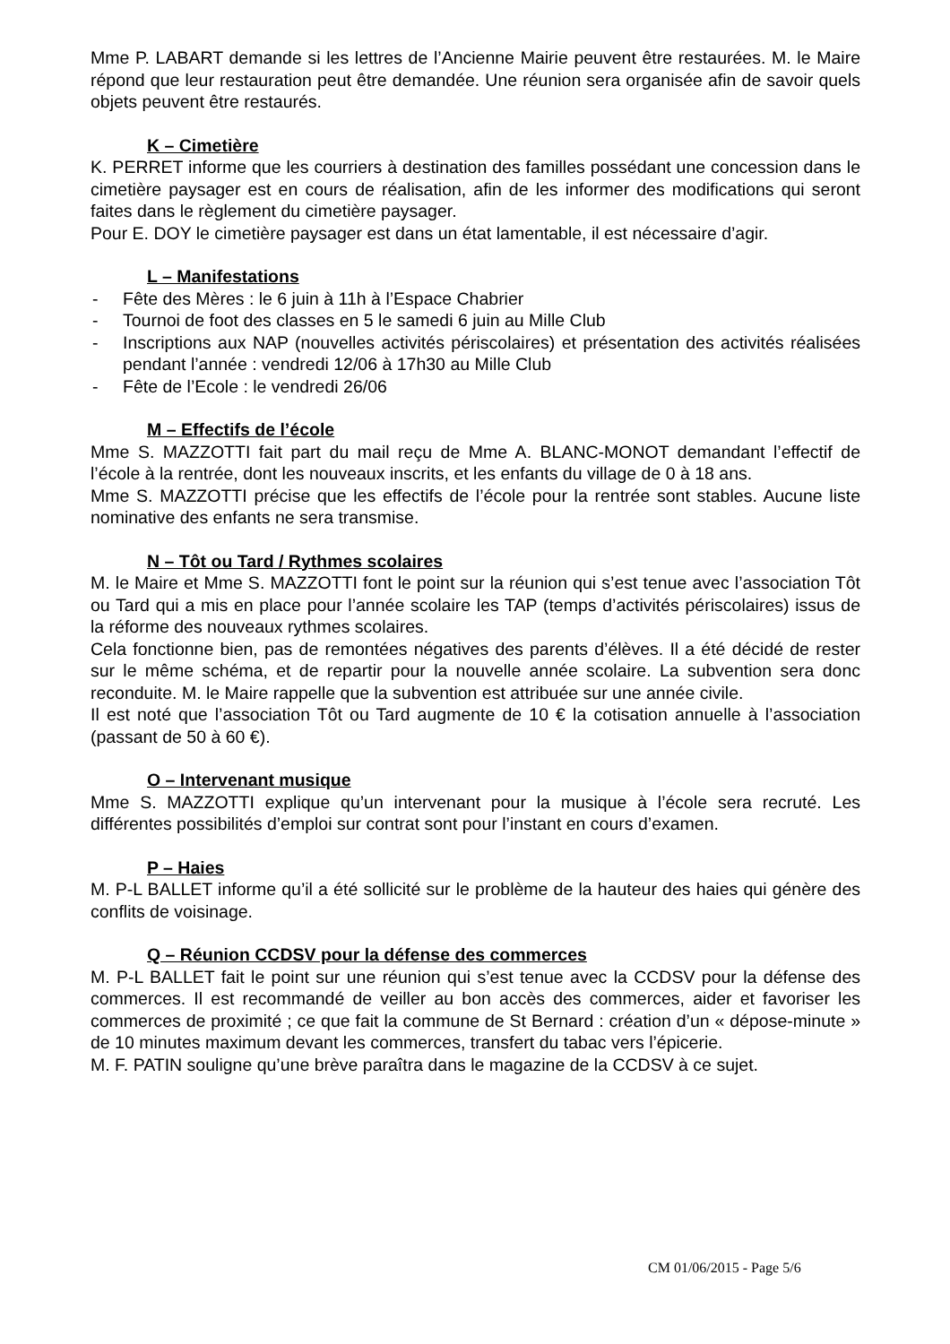Mme P. LABART demande si les lettres de l’Ancienne Mairie peuvent être restaurées. M. le Maire répond que leur restauration peut être demandée. Une réunion sera organisée afin de savoir quels objets peuvent être restaurés.
K – Cimetière
K. PERRET informe que les courriers à destination des familles possédant une concession dans le cimetière paysager est en cours de réalisation, afin de les informer des modifications qui seront faites dans le règlement du cimetière paysager.
Pour E. DOY le cimetière paysager est dans un état lamentable, il est nécessaire d’agir.
L – Manifestations
- Fête des Mères : le 6 juin à 11h à l’Espace Chabrier
- Tournoi de foot des classes en 5 le samedi 6 juin au Mille Club
- Inscriptions aux NAP (nouvelles activités périscolaires) et présentation des activités réalisées pendant l’année : vendredi 12/06 à 17h30 au Mille Club
- Fête de l’Ecole : le vendredi 26/06
M – Effectifs de l’école
Mme S. MAZZOTTI fait part du mail reçu de Mme A. BLANC-MONOT demandant l’effectif de l’école à la rentrée, dont les nouveaux inscrits, et les enfants du village de 0 à 18 ans.
Mme S. MAZZOTTI précise que les effectifs de l’école pour la rentrée sont stables. Aucune liste nominative des enfants ne sera transmise.
N – Tôt ou Tard / Rythmes scolaires
M. le Maire et Mme S. MAZZOTTI font le point sur la réunion qui s’est tenue avec l’association Tôt ou Tard qui a mis en place pour l’année scolaire les TAP (temps d’activités périscolaires) issus de la réforme des nouveaux rythmes scolaires.
Cela fonctionne bien, pas de remontées négatives des parents d’élèves. Il a été décidé de rester sur le même schéma, et de repartir pour la nouvelle année scolaire. La subvention sera donc reconduite. M. le Maire rappelle que la subvention est attribuée sur une année civile.
Il est noté que l’association Tôt ou Tard augmente de 10 € la cotisation annuelle à l’association (passant de 50 à 60 €).
O – Intervenant musique
Mme S. MAZZOTTI explique qu’un intervenant pour la musique à l’école sera recruté. Les différentes possibilités d’emploi sur contrat sont pour l’instant en cours d’examen.
P – Haies
M. P-L BALLET informe qu’il a été sollicité sur le problème de la hauteur des haies qui génère des conflits de voisinage.
Q – Réunion CCDSV pour la défense des commerces
M. P-L BALLET fait le point sur une réunion qui s’est tenue avec la CCDSV pour la défense des commerces. Il est recommandé de veiller au bon accès des commerces, aider et favoriser les commerces de proximité ; ce que fait la commune de St Bernard : création d’un « dépose-minute » de 10 minutes maximum devant les commerces, transfert du tabac vers l’épicerie.
M. F. PATIN souligne qu’une brève paraîtra dans le magazine de la CCDSV à ce sujet.
CM 01/06/2015 - Page 5/6